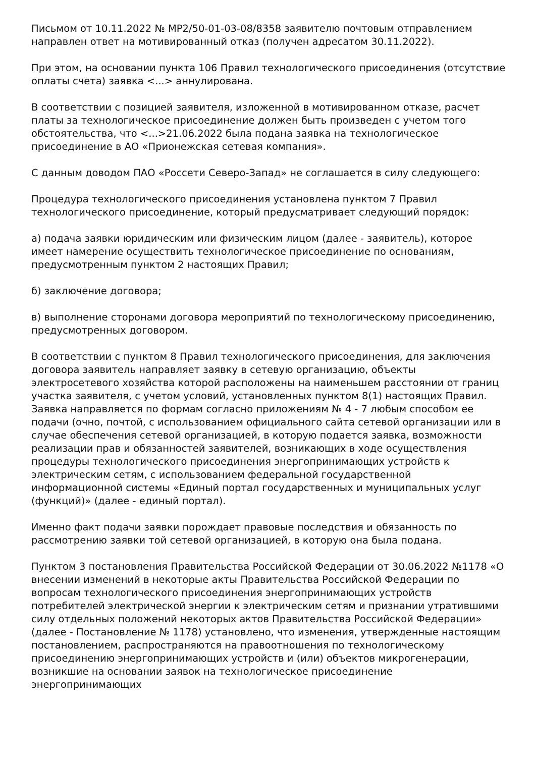Письмом от 10.11.2022 № МР2/50-01-03-08/8358 заявителю почтовым отправлением направлен ответ на мотивированный отказ (получен адресатом 30.11.2022).
При этом, на основании пункта 106 Правил технологического присоединения (отсутствие оплаты счета) заявка <...> аннулирована.
В соответствии с позицией заявителя, изложенной в мотивированном отказе, расчет платы за технологическое присоединение должен быть произведен с учетом того обстоятельства, что <...>21.06.2022 была подана заявка на технологическое присоединение в АО «Прионежская сетевая компания».
С данным доводом ПАО «Россети Северо-Запад» не соглашается в силу следующего:
Процедура технологического присоединения установлена пунктом 7 Правил технологического присоединение, который предусматривает следующий порядок:
а) подача заявки юридическим или физическим лицом (далее - заявитель), которое имеет намерение осуществить технологическое присоединение по основаниям, предусмотренным пунктом 2 настоящих Правил;
б) заключение договора;
в) выполнение сторонами договора мероприятий по технологическому присоединению, предусмотренных договором.
В соответствии с пунктом 8 Правил технологического присоединения, для заключения договора заявитель направляет заявку в сетевую организацию, объекты электросетевого хозяйства которой расположены на наименьшем расстоянии от границ участка заявителя, с учетом условий, установленных пунктом 8(1) настоящих Правил. Заявка направляется по формам согласно приложениям № 4 - 7 любым способом ее подачи (очно, почтой, с использованием официального сайта сетевой организации или в случае обеспечения сетевой организацией, в которую подается заявка, возможности реализации прав и обязанностей заявителей, возникающих в ходе осуществления процедуры технологического присоединения энергопринимающих устройств к электрическим сетям, с использованием федеральной государственной информационной системы «Единый портал государственных и муниципальных услуг (функций)» (далее - единый портал).
Именно факт подачи заявки порождает правовые последствия и обязанность по рассмотрению заявки той сетевой организацией, в которую она была подана.
Пунктом 3 постановления Правительства Российской Федерации от 30.06.2022 №1178 «О внесении изменений в некоторые акты Правительства Российской Федерации по вопросам технологического присоединения энергопринимающих устройств потребителей электрической энергии к электрическим сетям и признании утратившими силу отдельных положений некоторых актов Правительства Российской Федерации» (далее - Постановление № 1178) установлено, что изменения, утвержденные настоящим постановлением, распространяются на правоотношения по технологическому присоединению энергопринимающих устройств и (или) объектов микрогенерации, возникшие на основании заявок на технологическое присоединение энергопринимающих